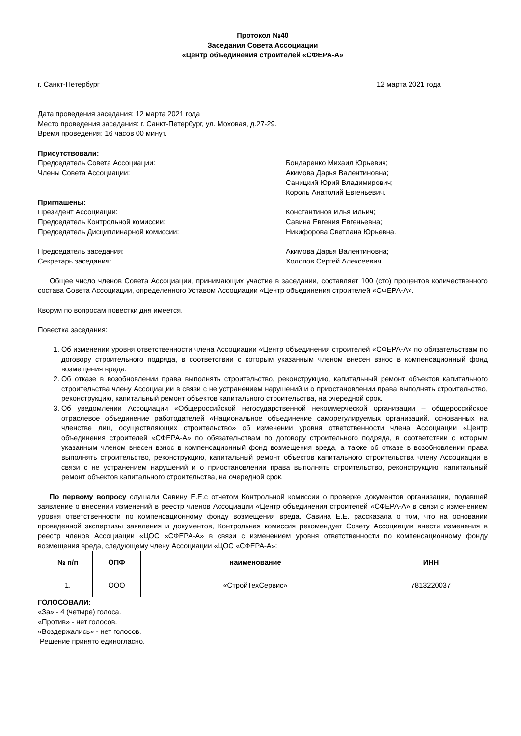Протокол №40
Заседания Совета Ассоциации
«Центр объединения строителей «СФЕРА-А»
г. Санкт-Петербург 12 марта 2021 года
Дата проведения заседания: 12 марта 2021 года
Место проведения заседания: г. Санкт-Петербург, ул. Моховая, д.27-29.
Время проведения: 16 часов 00 минут.
Присутствовали:
Председатель Совета Ассоциации: Бондаренко Михаил Юрьевич;
Члены Совета Ассоциации: Акимова Дарья Валентиновна;
Саницкий Юрий Владимирович;
Король Анатолий Евгеньевич.
Приглашены:
Президент Ассоциации: Константинов Илья Ильич;
Председатель Контрольной комиссии: Савина Евгения Евгеньевна;
Председатель Дисциплинарной комиссии: Никифорова Светлана Юрьевна.
Председатель заседания: Акимова Дарья Валентиновна;
Секретарь заседания: Холопов Сергей Алексеевич.
Общее число членов Совета Ассоциации, принимающих участие в заседании, составляет 100 (сто) процентов количественного состава Совета Ассоциации, определенного Уставом Ассоциации «Центр объединения строителей «СФЕРА-А».
Кворум по вопросам повестки дня имеется.
Повестка заседания:
1. Об изменении уровня ответственности члена Ассоциации «Центр объединения строителей «СФЕРА-А» по обязательствам по договору строительного подряда, в соответствии с которым указанным членом внесен взнос в компенсационный фонд возмещения вреда.
2. Об отказе в возобновлении права выполнять строительство, реконструкцию, капитальный ремонт объектов капитального строительства члену Ассоциации в связи с не устранением нарушений и о приостановлении права выполнять строительство, реконструкцию, капитальный ремонт объектов капитального строительства, на очередной срок.
3. Об уведомлении Ассоциации «Общероссийской негосударственной некоммерческой организации – общероссийское отраслевое объединение работодателей «Национальное объединение саморегулируемых организаций, основанных на членстве лиц, осуществляющих строительство» об изменении уровня ответственности члена Ассоциации «Центр объединения строителей «СФЕРА-А» по обязательствам по договору строительного подряда, в соответствии с которым указанным членом внесен взнос в компенсационный фонд возмещения вреда, а также об отказе в возобновлении права выполнять строительство, реконструкцию, капитальный ремонт объектов капитального строительства члену Ассоциации в связи с не устранением нарушений и о приостановлении права выполнять строительство, реконструкцию, капитальный ремонт объектов капитального строительства, на очередной срок.
По первому вопросу слушали Савину Е.Е.с отчетом Контрольной комиссии о проверке документов организации, подавшей заявление о внесении изменений в реестр членов Ассоциации «Центр объединения строителей «СФЕРА-А» в связи с изменением уровня ответственности по компенсационному фонду возмещения вреда. Савина Е.Е. рассказала о том, что на основании проведенной экспертизы заявления и документов, Контрольная комиссия рекомендует Совету Ассоциации внести изменения в реестр членов Ассоциации «ЦОС «СФЕРА-А» в связи с изменением уровня ответственности по компенсационному фонду возмещения вреда, следующему члену Ассоциации «ЦОС «СФЕРА-А»:
| № п/п | ОПФ | наименование | ИНН |
| --- | --- | --- | --- |
| 1. | ООО | «СтройТехСервис» | 7813220037 |
ГОЛОСОВАЛИ:
«За» - 4 (четыре) голоса.
«Против» - нет голосов.
«Воздержались» - нет голосов.
Решение принято единогласно.